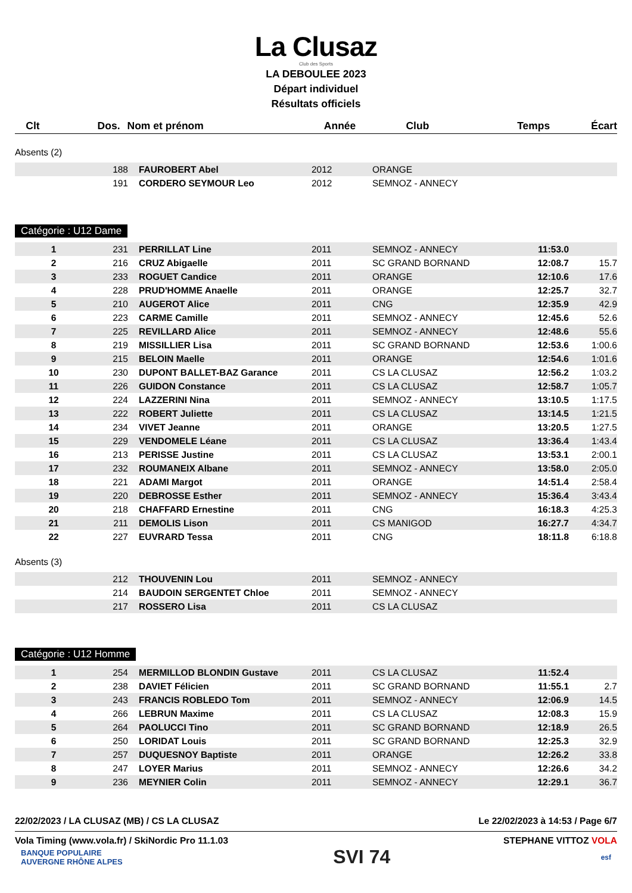La Clusaz
Club des Sports
LA DEBOULEE 2023
Départ individuel
Résultats officiels
| Clt | Dos. | Nom et prénom | Année | Club | Temps | Écart |
| --- | --- | --- | --- | --- | --- | --- |
Absents (2)
| | 188 | FAUROBERT Abel | 2012 | ORANGE | | |
| | 191 | CORDERO SEYMOUR Leo | 2012 | SEMNOZ - ANNECY | | |
Catégorie : U12 Dame
| 1 | 231 | PERRILLAT Line | 2011 | SEMNOZ - ANNECY | 11:53.0 | |
| 2 | 216 | CRUZ Abigaelle | 2011 | SC GRAND BORNAND | 12:08.7 | 15.7 |
| 3 | 233 | ROGUET Candice | 2011 | ORANGE | 12:10.6 | 17.6 |
| 4 | 228 | PRUD'HOMME Anaelle | 2011 | ORANGE | 12:25.7 | 32.7 |
| 5 | 210 | AUGEROT Alice | 2011 | CNG | 12:35.9 | 42.9 |
| 6 | 223 | CARME Camille | 2011 | SEMNOZ - ANNECY | 12:45.6 | 52.6 |
| 7 | 225 | REVILLARD Alice | 2011 | SEMNOZ - ANNECY | 12:48.6 | 55.6 |
| 8 | 219 | MISSILLIER Lisa | 2011 | SC GRAND BORNAND | 12:53.6 | 1:00.6 |
| 9 | 215 | BELOIN Maelle | 2011 | ORANGE | 12:54.6 | 1:01.6 |
| 10 | 230 | DUPONT BALLET-BAZ Garance | 2011 | CS LA CLUSAZ | 12:56.2 | 1:03.2 |
| 11 | 226 | GUIDON Constance | 2011 | CS LA CLUSAZ | 12:58.7 | 1:05.7 |
| 12 | 224 | LAZZERINI Nina | 2011 | SEMNOZ - ANNECY | 13:10.5 | 1:17.5 |
| 13 | 222 | ROBERT Juliette | 2011 | CS LA CLUSAZ | 13:14.5 | 1:21.5 |
| 14 | 234 | VIVET Jeanne | 2011 | ORANGE | 13:20.5 | 1:27.5 |
| 15 | 229 | VENDOMELE Léane | 2011 | CS LA CLUSAZ | 13:36.4 | 1:43.4 |
| 16 | 213 | PERISSE Justine | 2011 | CS LA CLUSAZ | 13:53.1 | 2:00.1 |
| 17 | 232 | ROUMANEIX Albane | 2011 | SEMNOZ - ANNECY | 13:58.0 | 2:05.0 |
| 18 | 221 | ADAMI Margot | 2011 | ORANGE | 14:51.4 | 2:58.4 |
| 19 | 220 | DEBROSSE Esther | 2011 | SEMNOZ - ANNECY | 15:36.4 | 3:43.4 |
| 20 | 218 | CHAFFARD Ernestine | 2011 | CNG | 16:18.3 | 4:25.3 |
| 21 | 211 | DEMOLIS Lison | 2011 | CS MANIGOD | 16:27.7 | 4:34.7 |
| 22 | 227 | EUVRARD Tessa | 2011 | CNG | 18:11.8 | 6:18.8 |
Absents (3)
| | 212 | THOUVENIN Lou | 2011 | SEMNOZ - ANNECY | | |
| | 214 | BAUDOIN SERGENTET Chloe | 2011 | SEMNOZ - ANNECY | | |
| | 217 | ROSSERO Lisa | 2011 | CS LA CLUSAZ | | |
Catégorie : U12 Homme
| 1 | 254 | MERMILLOD BLONDIN Gustave | 2011 | CS LA CLUSAZ | 11:52.4 | |
| 2 | 238 | DAVIET Félicien | 2011 | SC GRAND BORNAND | 11:55.1 | 2.7 |
| 3 | 243 | FRANCIS ROBLEDO Tom | 2011 | SEMNOZ - ANNECY | 12:06.9 | 14.5 |
| 4 | 266 | LEBRUN Maxime | 2011 | CS LA CLUSAZ | 12:08.3 | 15.9 |
| 5 | 264 | PAOLUCCI Tino | 2011 | SC GRAND BORNAND | 12:18.9 | 26.5 |
| 6 | 250 | LORIDAT Louis | 2011 | SC GRAND BORNAND | 12:25.3 | 32.9 |
| 7 | 257 | DUQUESNOY Baptiste | 2011 | ORANGE | 12:26.2 | 33.8 |
| 8 | 247 | LOYER Marius | 2011 | SEMNOZ - ANNECY | 12:26.6 | 34.2 |
| 9 | 236 | MEYNIER Colin | 2011 | SEMNOZ - ANNECY | 12:29.1 | 36.7 |
22/02/2023 / LA CLUSAZ (MB) / CS LA CLUSAZ Le 22/02/2023 à 14:53 / Page 6/7
Vola Timing (www.vola.fr) / SkiNordic Pro 11.1.03 STEPHANE VITTOZ VOLA
BANQUE POPULAIRE
AUVERGNE RHÔNE ALPES SVI 74 esf